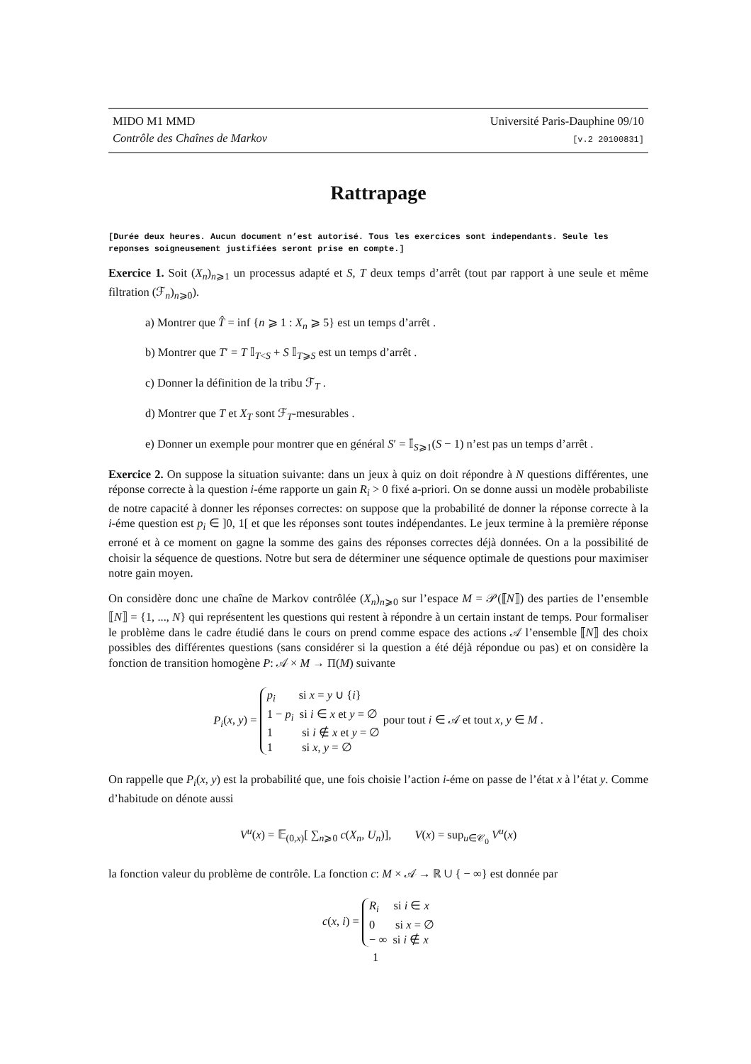MIDO M1 MMD
Contrôle des Chaînes de Markov
Université Paris-Dauphine 09/10
[v.2 20100831]
Rattrapage
[Durée deux heures. Aucun document n’est autorisé. Tous les exercices sont independants. Seule les reponses soigneusement justifiées seront prise en compte.]
Exercice 1. Soit (X<sub>n</sub>)<sub>n⩾1</sub> un processus adapté et S, T deux temps d’arrêt (tout par rapport à une seule et même filtration (ℱ<sub>n</sub>)<sub>n⩾0</sub>).
a) Montrer que T̂ = inf {n ⩾ 1 : X<sub>n</sub> ⩾ 5} est un temps d’arrêt .
b) Montrer que T′ = T 𝕀<sub>T<S</sub> + S 𝕀<sub>T⩾S</sub> est un temps d’arrêt .
c) Donner la définition de la tribu ℱ<sub>T</sub> .
d) Montrer que T et X<sub>T</sub> sont ℱ<sub>T</sub>-mesurables .
e) Donner un exemple pour montrer que en général S′ = 𝕀<sub>S⩾1</sub>(S − 1) n’est pas un temps d’arrêt .
Exercice 2. On suppose la situation suivante: dans un jeux à quiz on doit répondre à N questions différentes, une réponse correcte à la question i-éme rapporte un gain R<sub>i</sub> > 0 fixé a-priori. On se donne aussi un modèle probabiliste de notre capacité à donner les réponses correctes: on suppose que la probabilité de donner la réponse correcte à la i-éme question est p<sub>i</sub> ∈ ]0, 1[ et que les réponses sont toutes indépendantes. Le jeux termine à la première réponse erroné et à ce moment on gagne la somme des gains des réponses correctes déjà données. On a la possibilité de choisir la séquence de questions. Notre but sera de déterminer une séquence optimale de questions pour maximiser notre gain moyen.
On considère donc une chaîne de Markov contrôlée (X<sub>n</sub>)<sub>n⩾0</sub> sur l’espace M = 𝒫(⟦N⟧) des parties de l’ensemble ⟦N⟧ = {1, ..., N} qui représentent les questions qui restent à répondre à un certain instant de temps. Pour formaliser le problème dans le cadre étudié dans le cours on prend comme espace des actions 𝒜 l’ensemble ⟦N⟧ des choix possibles des différentes questions (sans considérer si la question a été déjà répondue ou pas) et on considère la fonction de transition homogène P: 𝒜 × M → Π(M) suivante
P<sub>i</sub>(x, y) = p<sub>i</sub> si x = y ∪ {i}
1 − p<sub>i</sub> si i ∈ x et y = ∅
1 si i ∉ x et y = ∅
1 si x, y = ∅ pour tout i ∈ 𝒜 et tout x, y ∈ M .
On rappelle que P<sub>i</sub>(x, y) est la probabilité que, une fois choisie l’action i-éme on passe de l’état x à l’état y. Comme d’habitude on dénote aussi
V<sup>u</sup>(x) = 𝔼<sub>(0,x)</sub>[ ∑<sub>n⩾0</sub> c(X<sub>n</sub>, U<sub>n</sub>)], V(x) = sup<sub>u∈𝒞<sub>0</sub></sub> V<sup>u</sup>(x)
la fonction valeur du problème de contrôle. La fonction c: M × 𝒜 → ℝ ∪ { − ∞} est donnée par
c(x, i) = R<sub>i</sub> si i ∈ x
0 si x = ∅
− ∞ si i ∉ x
1